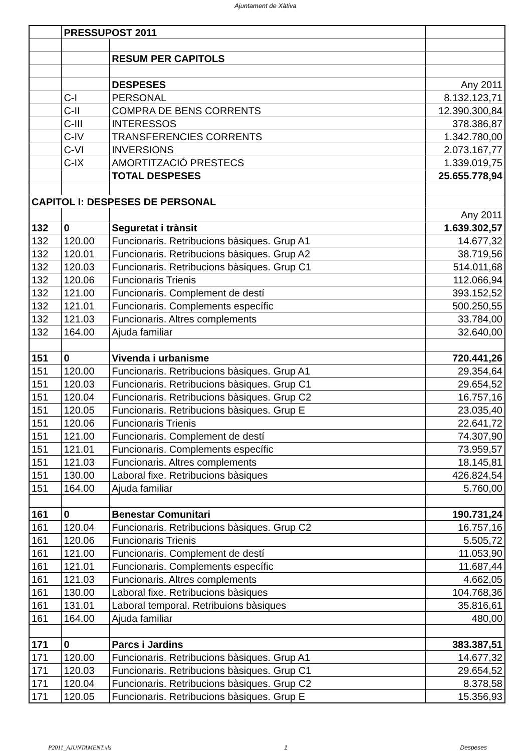Ajuntament de Xàtiva
| | PRESSUPOST 2011 | | |
| | | RESUM PER CAPITOLS | |
| | | DESPESES | Any 2011 |
| | C-I | PERSONAL | 8.132.123,71 |
| | C-II | COMPRA DE BENS CORRENTS | 12.390.300,84 |
| | C-III | INTERESSOS | 378.386,87 |
| | C-IV | TRANSFERENCIES CORRENTS | 1.342.780,00 |
| | C-VI | INVERSIONS | 2.073.167,77 |
| | C-IX | AMORTITZACIÓ PRESTECS | 1.339.019,75 |
| | | TOTAL DESPESES | 25.655.778,94 |
| CAPITOL I: DESPESES DE PERSONAL | | | |
| | | | Any 2011 |
| 132 | 0 | Seguretat i trànsit | 1.639.302,57 |
| 132 | 120.00 | Funcionaris. Retribucions bàsiques. Grup A1 | 14.677,32 |
| 132 | 120.01 | Funcionaris. Retribucions bàsiques. Grup A2 | 38.719,56 |
| 132 | 120.03 | Funcionaris. Retribucions bàsiques. Grup C1 | 514.011,68 |
| 132 | 120.06 | Funcionaris Trienis | 112.066,94 |
| 132 | 121.00 | Funcionaris. Complement de destí | 393.152,52 |
| 132 | 121.01 | Funcionaris. Complements específic | 500.250,55 |
| 132 | 121.03 | Funcionaris. Altres complements | 33.784,00 |
| 132 | 164.00 | Ajuda familiar | 32.640,00 |
| 151 | 0 | Vivenda i urbanisme | 720.441,26 |
| 151 | 120.00 | Funcionaris. Retribucions bàsiques. Grup A1 | 29.354,64 |
| 151 | 120.03 | Funcionaris. Retribucions bàsiques. Grup C1 | 29.654,52 |
| 151 | 120.04 | Funcionaris. Retribucions bàsiques. Grup C2 | 16.757,16 |
| 151 | 120.05 | Funcionaris. Retribucions bàsiques. Grup E | 23.035,40 |
| 151 | 120.06 | Funcionaris Trienis | 22.641,72 |
| 151 | 121.00 | Funcionaris. Complement de destí | 74.307,90 |
| 151 | 121.01 | Funcionaris. Complements específic | 73.959,57 |
| 151 | 121.03 | Funcionaris. Altres complements | 18.145,81 |
| 151 | 130.00 | Laboral fixe. Retribucions bàsiques | 426.824,54 |
| 151 | 164.00 | Ajuda familiar | 5.760,00 |
| 161 | 0 | Benestar Comunitari | 190.731,24 |
| 161 | 120.04 | Funcionaris. Retribucions bàsiques. Grup C2 | 16.757,16 |
| 161 | 120.06 | Funcionaris Trienis | 5.505,72 |
| 161 | 121.00 | Funcionaris. Complement de destí | 11.053,90 |
| 161 | 121.01 | Funcionaris. Complements específic | 11.687,44 |
| 161 | 121.03 | Funcionaris. Altres complements | 4.662,05 |
| 161 | 130.00 | Laboral fixe. Retribucions bàsiques | 104.768,36 |
| 161 | 131.01 | Laboral temporal. Retribuions bàsiques | 35.816,61 |
| 161 | 164.00 | Ajuda familiar | 480,00 |
| 171 | 0 | Parcs i Jardins | 383.387,51 |
| 171 | 120.00 | Funcionaris. Retribucions bàsiques. Grup A1 | 14.677,32 |
| 171 | 120.03 | Funcionaris. Retribucions bàsiques. Grup C1 | 29.654,52 |
| 171 | 120.04 | Funcionaris. Retribucions bàsiques. Grup C2 | 8.378,58 |
| 171 | 120.05 | Funcionaris. Retribucions bàsiques. Grup E | 15.356,93 |
P2011_AJUNTAMENT.xls 1 Despeses